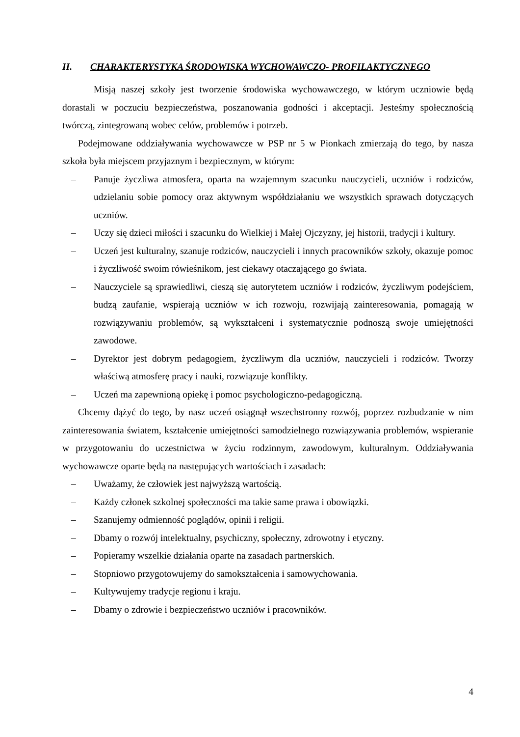II. CHARAKTERYSTYKA ŚRODOWISKA WYCHOWAWCZO- PROFILAKTYCZNEGO
Misją naszej szkoły jest tworzenie środowiska wychowawczego, w którym uczniowie będą dorastali w poczuciu bezpieczeństwa, poszanowania godności i akceptacji. Jesteśmy społecznością twórczą, zintegrowaną wobec celów, problemów i potrzeb.
Podejmowane oddziaływania wychowawcze w PSP nr 5 w Pionkach zmierzają do tego, by nasza szkoła była miejscem przyjaznym i bezpiecznym, w którym:
– Panuje życzliwa atmosfera, oparta na wzajemnym szacunku nauczycieli, uczniów i rodziców, udzielaniu sobie pomocy oraz aktywnym współdziałaniu we wszystkich sprawach dotyczących uczniów.
– Uczy się dzieci miłości i szacunku do Wielkiej i Małej Ojczyzny, jej historii, tradycji i kultury.
– Uczeń jest kulturalny, szanuje rodziców, nauczycieli i innych pracowników szkoły, okazuje pomoc i życzliwość swoim rówieśnikom, jest ciekawy otaczającego go świata.
– Nauczyciele są sprawiedliwi, cieszą się autorytetem uczniów i rodziców, życzliwym podejściem, budzą zaufanie, wspierają uczniów w ich rozwoju, rozwijają zainteresowania, pomagają w rozwiązywaniu problemów, są wykształceni i systematycznie podnoszą swoje umiejętności zawodowe.
– Dyrektor jest dobrym pedagogiem, życzliwym dla uczniów, nauczycieli i rodziców. Tworzy właściwą atmosferę pracy i nauki, rozwiązuje konflikty.
– Uczeń ma zapewnioną opiekę i pomoc psychologiczno-pedagogiczną.
Chcemy dążyć do tego, by nasz uczeń osiągnął wszechstronny rozwój, poprzez rozbudzanie w nim zainteresowania światem, kształcenie umiejętności samodzielnego rozwiązywania problemów, wspieranie w przygotowaniu do uczestnictwa w życiu rodzinnym, zawodowym, kulturalnym. Oddziaływania wychowawcze oparte będą na następujących wartościach i zasadach:
– Uważamy, że człowiek jest najwyższą wartością.
– Każdy członek szkolnej społeczności ma takie same prawa i obowiązki.
– Szanujemy odmienność poglądów, opinii i religii.
– Dbamy o rozwój intelektualny, psychiczny, społeczny, zdrowotny i etyczny.
– Popieramy wszelkie działania oparte na zasadach partnerskich.
– Stopniowo przygotowujemy do samokształcenia i samowychowania.
– Kultywujemy tradycje regionu i kraju.
– Dbamy o zdrowie i bezpieczeństwo uczniów i pracowników.
4